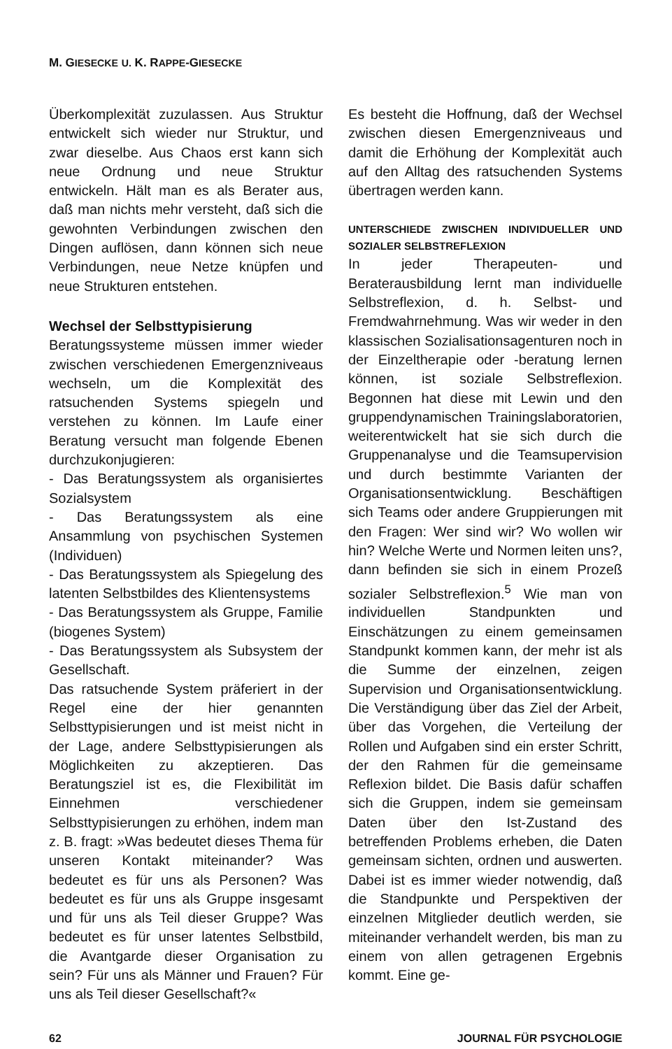M. GIESECKE U. K. RAPPE-GIESECKE
Überkomplexität zuzulassen. Aus Struktur entwickelt sich wieder nur Struktur, und zwar dieselbe. Aus Chaos erst kann sich neue Ordnung und neue Struktur entwickeln. Hält man es als Berater aus, daß man nichts mehr versteht, daß sich die gewohnten Verbindungen zwischen den Dingen auflösen, dann können sich neue Verbindungen, neue Netze knüpfen und neue Strukturen entstehen.
Wechsel der Selbsttypisierung
Beratungssysteme müssen immer wieder zwischen verschiedenen Emergenzniveaus wechseln, um die Komplexität des ratsuchenden Systems spiegeln und verstehen zu können. Im Laufe einer Beratung versucht man folgende Ebenen durchzukonjugieren:
- Das Beratungssystem als organisiertes Sozialsystem
- Das Beratungssystem als eine Ansammlung von psychischen Systemen (Individuen)
- Das Beratungssystem als Spiegelung des latenten Selbstbildes des Klientensystems
- Das Beratungssystem als Gruppe, Familie (biogenes System)
- Das Beratungssystem als Subsystem der Gesellschaft.
Das ratsuchende System präferiert in der Regel eine der hier genannten Selbsttypisierungen und ist meist nicht in der Lage, andere Selbsttypisierungen als Möglichkeiten zu akzeptieren. Das Beratungsziel ist es, die Flexibilität im Einnehmen verschiedener Selbsttypisierungen zu erhöhen, indem man z. B. fragt: »Was bedeutet dieses Thema für unseren Kontakt miteinander? Was bedeutet es für uns als Personen? Was bedeutet es für uns als Gruppe insgesamt und für uns als Teil dieser Gruppe? Was bedeutet es für unser latentes Selbstbild, die Avantgarde dieser Organisation zu sein? Für uns als Männer und Frauen? Für uns als Teil dieser Gesellschaft?«
Es besteht die Hoffnung, daß der Wechsel zwischen diesen Emergenzniveaus und damit die Erhöhung der Komplexität auch auf den Alltag des ratsuchenden Systems übertragen werden kann.
UNTERSCHIEDE ZWISCHEN INDIVIDUELLER UND SOZIALER SELBSTREFLEXION
In jeder Therapeuten- und Beraterausbildung lernt man individuelle Selbstreflexion, d. h. Selbst- und Fremdwahrnehmung. Was wir weder in den klassischen Sozialisationsagenturen noch in der Einzeltherapie oder -beratung lernen können, ist soziale Selbstreflexion. Begonnen hat diese mit Lewin und den gruppendynamischen Trainingslaboratorien, weiterentwickelt hat sie sich durch die Gruppenanalyse und die Teamsupervision und durch bestimmte Varianten der Organisationsentwicklung. Beschäftigen sich Teams oder andere Gruppierungen mit den Fragen: Wer sind wir? Wo wollen wir hin? Welche Werte und Normen leiten uns?, dann befinden sie sich in einem Prozeß sozialer Selbstreflexion.<sup>5</sup> Wie man von individuellen Standpunkten und Einschätzungen zu einem gemeinsamen Standpunkt kommen kann, der mehr ist als die Summe der einzelnen, zeigen Supervision und Organisationsentwicklung. Die Verständigung über das Ziel der Arbeit, über das Vorgehen, die Verteilung der Rollen und Aufgaben sind ein erster Schritt, der den Rahmen für die gemeinsame Reflexion bildet. Die Basis dafür schaffen sich die Gruppen, indem sie gemeinsam Daten über den Ist-Zustand des betreffenden Problems erheben, die Daten gemeinsam sichten, ordnen und auswerten. Dabei ist es immer wieder notwendig, daß die Standpunkte und Perspektiven der einzelnen Mitglieder deutlich werden, sie miteinander verhandelt werden, bis man zu einem von allen getragenen Ergebnis kommt. Eine ge-
62 JOURNAL FÜR PSYCHOLOGIE